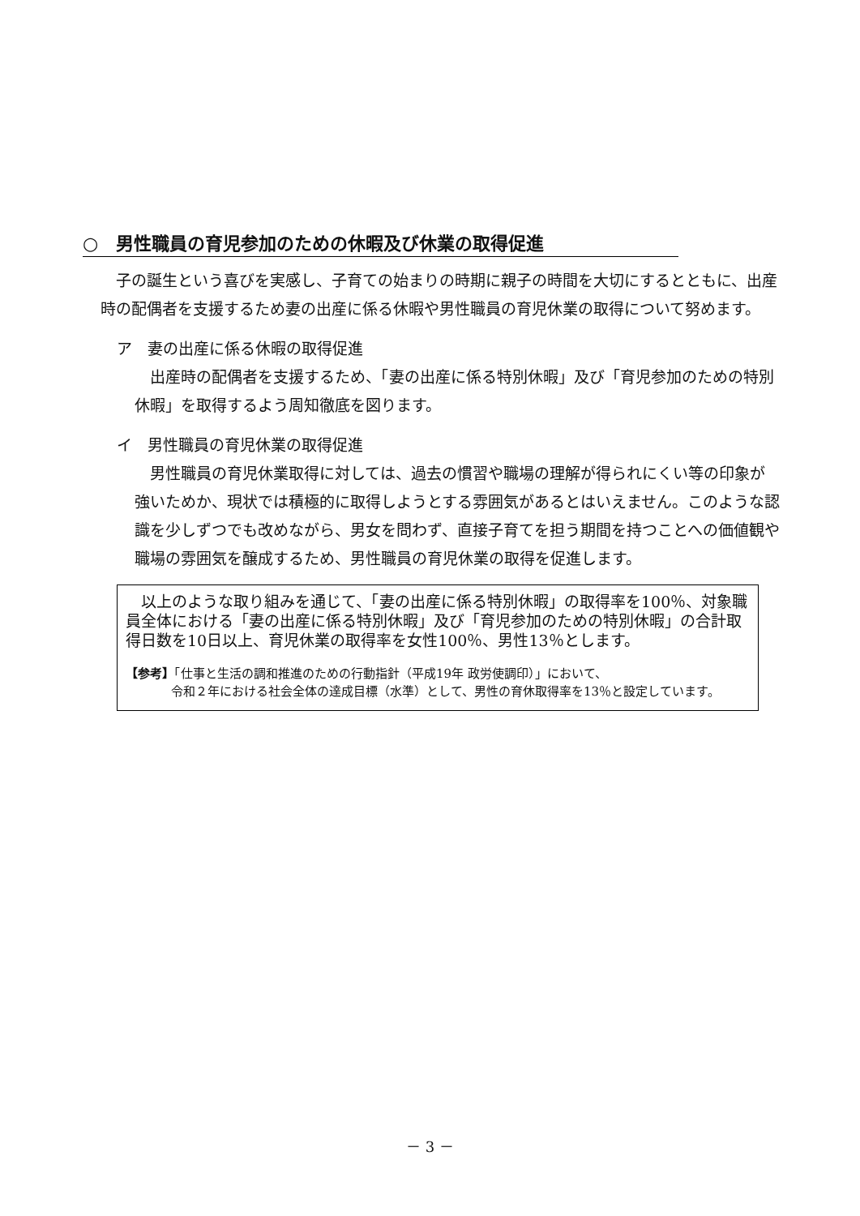○　男性職員の育児参加のための休暇及び休業の取得促進
子の誕生という喜びを実感し、子育ての始まりの時期に親子の時間を大切にするとともに、出産時の配偶者を支援するため妻の出産に係る休暇や男性職員の育児休業の取得について努めます。
ア　妻の出産に係る休暇の取得促進
出産時の配偶者を支援するため、「妻の出産に係る特別休暇」及び「育児参加のための特別休暇」を取得するよう周知徹底を図ります。
イ　男性職員の育児休業の取得促進
男性職員の育児休業取得に対しては、過去の慣習や職場の理解が得られにくい等の印象が強いためか、現状では積極的に取得しようとする雰囲気があるとはいえません。このような認識を少しずつでも改めながら、男女を問わず、直接子育てを担う期間を持つことへの価値観や職場の雰囲気を醸成するため、男性職員の育児休業の取得を促進します。
　以上のような取り組みを通じて、「妻の出産に係る特別休暇」の取得率を100％、対象職員全体における「妻の出産に係る特別休暇」及び「育児参加のための特別休暇」の合計取得日数を10日以上、育児休業の取得率を女性100％、男性13％とします。
【参考】「仕事と生活の調和推進のための行動指針（平成19年 政労使調印）」において、
令和２年における社会全体の達成目標（水準）として、男性の育休取得率を13％と設定しています。
－ 3 －